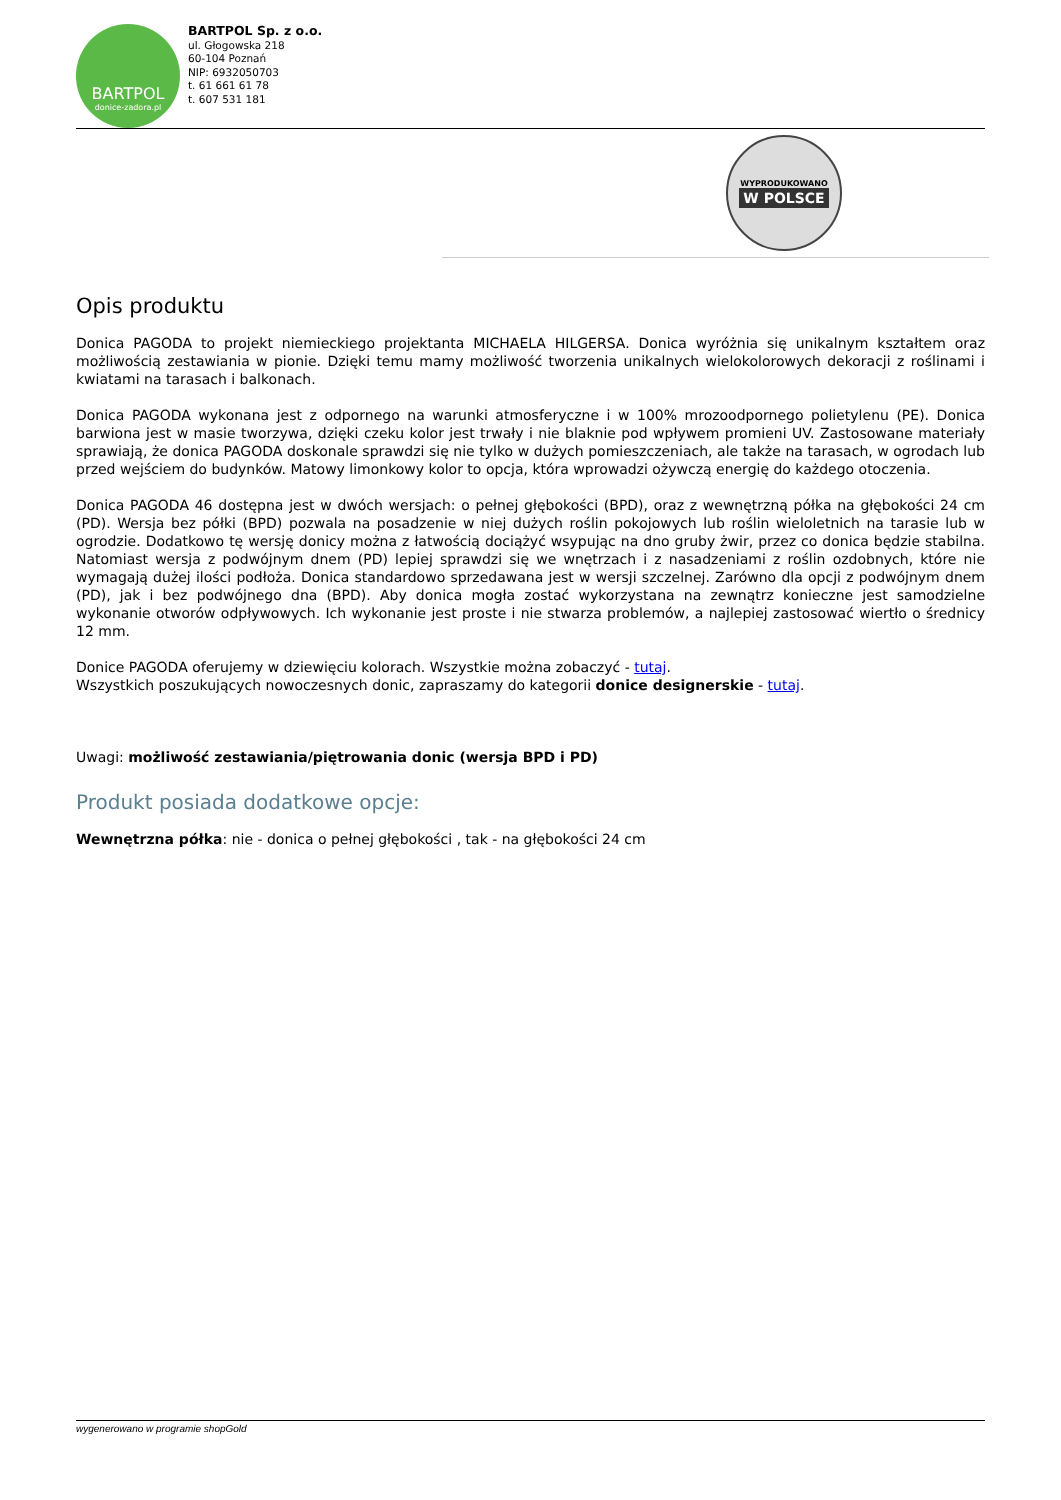BARTPOL
donice-zadora.pl
BARTPOL Sp. z o.o.
ul. Głogowska 218
60-104 Poznań
NIP: 6932050703
t. 61 661 61 78
t. 607 531 181
WYPRODUKOWANO
W POLSCE
Opis produktu
Donica PAGODA to projekt niemieckiego projektanta MICHAELA HILGERSA. Donica wyróżnia się unikalnym kształtem oraz możliwością zestawiania w pionie. Dzięki temu mamy możliwość tworzenia unikalnych wielokolorowych dekoracji z roślinami i kwiatami na tarasach i balkonach.
Donica PAGODA wykonana jest z odpornego na warunki atmosferyczne i w 100% mrozoodpornego polietylenu (PE). Donica barwiona jest w masie tworzywa, dzięki czeku kolor jest trwały i nie blaknie pod wpływem promieni UV. Zastosowane materiały sprawiają, że donica PAGODA doskonale sprawdzi się nie tylko w dużych pomieszczeniach, ale także na tarasach, w ogrodach lub przed wejściem do budynków. Matowy limonkowy kolor to opcja, która wprowadzi ożywczą energię do każdego otoczenia.
Donica PAGODA 46 dostępna jest w dwóch wersjach: o pełnej głębokości (BPD), oraz z wewnętrzną półka na głębokości 24 cm (PD). Wersja bez półki (BPD) pozwala na posadzenie w niej dużych roślin pokojowych lub roślin wieloletnich na tarasie lub w ogrodzie. Dodatkowo tę wersję donicy można z łatwością dociążyć wsypując na dno gruby żwir, przez co donica będzie stabilna. Natomiast wersja z podwójnym dnem (PD) lepiej sprawdzi się we wnętrzach i z nasadzeniami z roślin ozdobnych, które nie wymagają dużej ilości podłoża. Donica standardowo sprzedawana jest w wersji szczelnej. Zarówno dla opcji z podwójnym dnem (PD), jak i bez podwójnego dna (BPD). Aby donica mogła zostać wykorzystana na zewnątrz konieczne jest samodzielne wykonanie otworów odpływowych. Ich wykonanie jest proste i nie stwarza problemów, a najlepiej zastosować wiertło o średnicy 12 mm.
Donice PAGODA oferujemy w dziewięciu kolorach. Wszystkie można zobaczyć - tutaj.
Wszystkich poszukujących nowoczesnych donic, zapraszamy do kategorii donice designerskie - tutaj.
Uwagi: możliwość zestawiania/piętrowania donic (wersja BPD i PD)
Produkt posiada dodatkowe opcje:
Wewnętrzna półka: nie - donica o pełnej głębokości , tak - na głębokości 24 cm
wygenerowano w programie shopGold